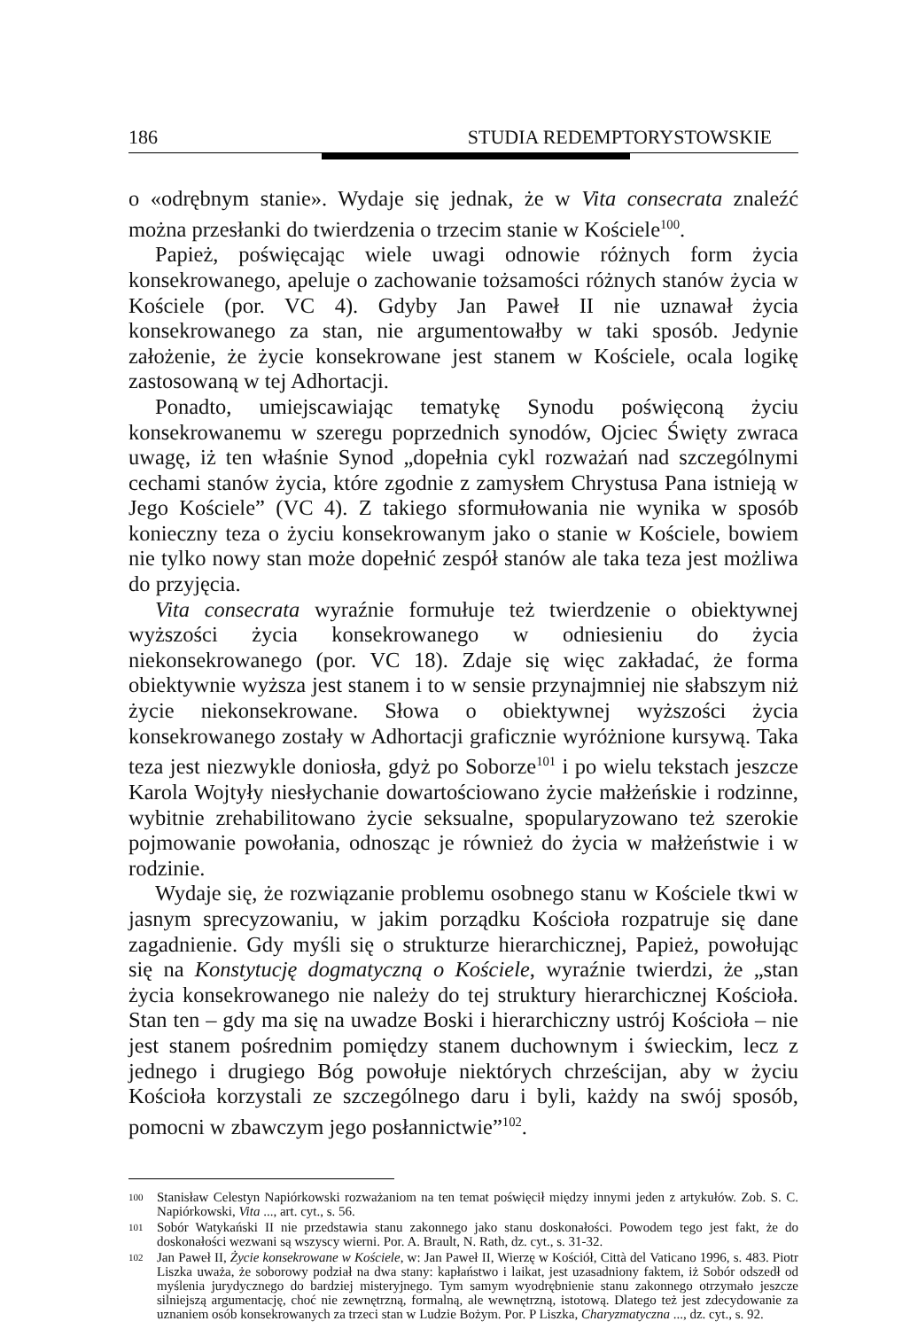186 STUDIA REDEMPTORYSTOWSKIE
o «odrębnym stanie». Wydaje się jednak, że w Vita consecrata znaleźć można przesłanki do twierdzenia o trzecim stanie w Kościele<sup>100</sup>.
Papież, poświęcając wiele uwagi odnowie różnych form życia konsekrowanego, apeluje o zachowanie tożsamości różnych stanów życia w Kościele (por. VC 4). Gdyby Jan Paweł II nie uznawał życia konsekrowanego za stan, nie argumentowałby w taki sposób. Jedynie założenie, że życie konsekrowane jest stanem w Kościele, ocala logikę zastosowaną w tej Adhortacji.
Ponadto, umiejscawiając tematykę Synodu poświęconą życiu konsekrowanemu w szeregu poprzednich synodów, Ojciec Święty zwraca uwagę, iż ten właśnie Synod „dopełnia cykl rozważań nad szczególnymi cechami stanów życia, które zgodnie z zamysłem Chrystusa Pana istnieją w Jego Kościele” (VC 4). Z takiego sformułowania nie wynika w sposób konieczny teza o życiu konsekrowanym jako o stanie w Kościele, bowiem nie tylko nowy stan może dopełnić zespół stanów ale taka teza jest możliwa do przyjęcia.
Vita consecrata wyraźnie formułuje też twierdzenie o obiektywnej wyższości życia konsekrowanego w odniesieniu do życia niekonsekrowanego (por. VC 18). Zdaje się więc zakładać, że forma obiektywnie wyższa jest stanem i to w sensie przynajmniej nie słabszym niż życie niekonsekrowane. Słowa o obiektywnej wyższości życia konsekrowanego zostały w Adhortacji graficznie wyróżnione kursywą. Taka teza jest niezwykle doniosła, gdyż po Soborze<sup>101</sup> i po wielu tekstach jeszcze Karola Wojtyły niesłychanie dowartościowano życie małżeńskie i rodzinne, wybitnie zrehabilitowano życie seksualne, spopularyzowano też szerokie pojmowanie powołania, odnosząc je również do życia w małżeństwie i w rodzinie.
Wydaje się, że rozwiązanie problemu osobnego stanu w Kościele tkwi w jasnym sprecyzowaniu, w jakim porządku Kościoła rozpatruje się dane zagadnienie. Gdy myśli się o strukturze hierarchicznej, Papież, powołując się na Konstytucję dogmatyczną o Kościele, wyraźnie twierdzi, że „stan życia konsekrowanego nie należy do tej struktury hierarchicznej Kościoła. Stan ten – gdy ma się na uwadze Boski i hierarchiczny ustrój Kościoła – nie jest stanem pośrednim pomiędzy stanem duchownym i świeckim, lecz z jednego i drugiego Bóg powołuje niektórych chrześcijan, aby w życiu Kościoła korzystali ze szczególnego daru i byli, każdy na swój sposób, pomocni w zbawczym jego posłannictwie”<sup>102</sup>.
100 Stanisław Celestyn Napiórkowski rozważaniom na ten temat poświęcił między innymi jeden z artykułów. Zob. S. C. Napiórkowski, Vita ..., art. cyt., s. 56.
101 Sobór Watykański II nie przedstawia stanu zakonnego jako stanu doskonałości. Powodem tego jest fakt, że do doskonałości wezwani są wszyscy wierni. Por. A. Brault, N. Rath, dz. cyt., s. 31-32.
102 Jan Paweł II, Życie konsekrowane w Kościele, w: Jan Paweł II, Wierzę w Kościół, Città del Vaticano 1996, s. 483. Piotr Liszka uważa, że soborowy podział na dwa stany: kapłaństwo i laikat, jest uzasadniony faktem, iż Sobór odszedł od myślenia jurydycznego do bardziej misteryjnego. Tym samym wyodrębnienie stanu zakonnego otrzymało jeszcze silniejszą argumentację, choć nie zewnętrzną, formalną, ale wewnętrzną, istotową. Dlatego też jest zdecydowanie za uznaniem osób konsekrowanych za trzeci stan w Ludzie Bożym. Por. P Liszka, Charyzmatyczna ..., dz. cyt., s. 92.